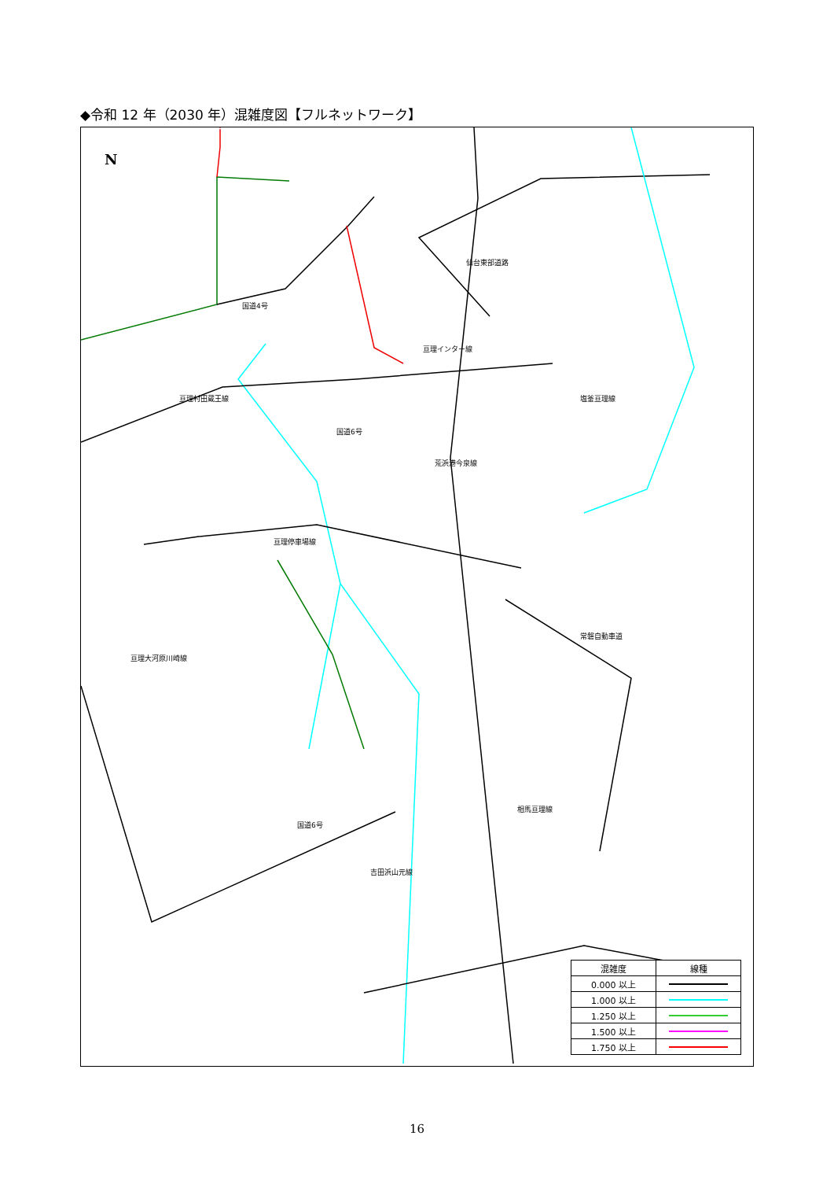◆令和 12 年（2030 年）混雑度図【フルネットワーク】
国道4号
亘理インター線
亘理村田蔵王線 塩釜亘理線
仙台東部道路
国道6号
荒浜港今泉線
亘理停車場線
常磐自動車道
亘理大河原川崎線
相馬亘理線
国道6号
吉田浜山元線
N
| 混雑度 | 線種 |
| --- | --- |
| 0.000 以上 | |
| 1.000 以上 | |
| 1.250 以上 | |
| 1.500 以上 | |
| 1.750 以上 | |
16